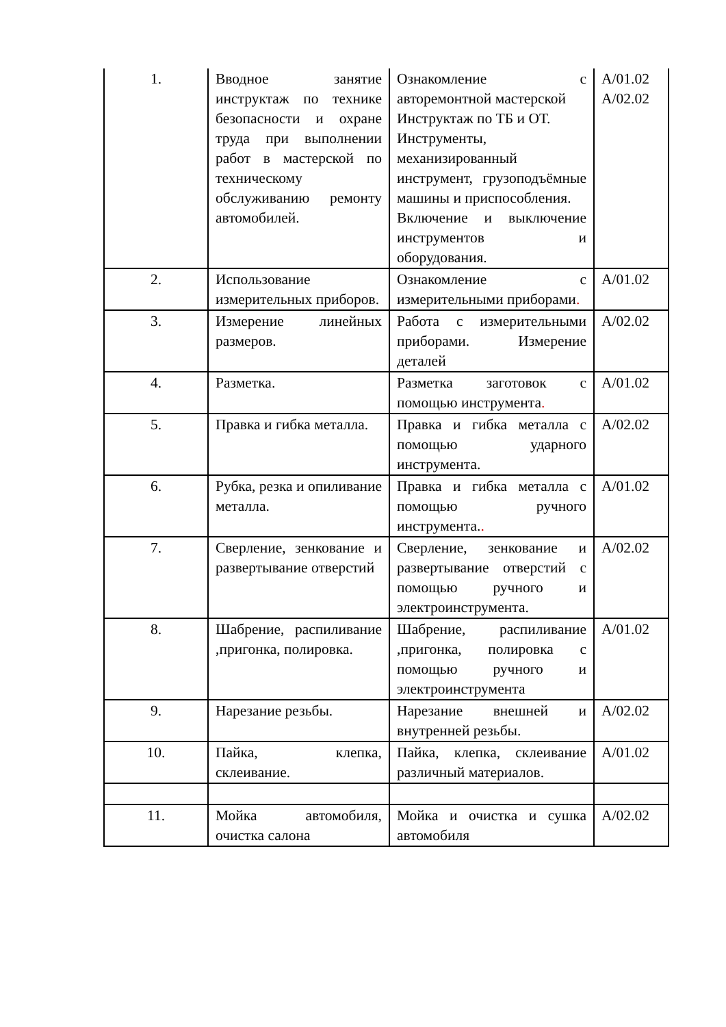| 1. | Вводное занятие инструктаж по технике безопасности и охране труда при выполнении работ в мастерской по техническому обслуживанию ремонту автомобилей. | Ознакомление с авторемонтной мастерской Инструктаж по ТБ и ОТ. Инструменты, механизированный инструмент, грузоподъёмные машины и приспособления. Включение и выключение инструментов и оборудования. | А/01.02 А/02.02 |
| 2. | Использование измерительных приборов. | Ознакомление с измерительными приборами . | А/01.02 |
| 3. | Измерение линейных размеров. | Работа с измерительными приборами. Измерение деталей | А/02.02 |
| 4. | Разметка. | Разметка заготовок с помощью инструмента . | А/01.02 |
| 5. | Правка и гибка металла. | Правка и гибка металла с помощью ударного инструмента. | А/02.02 |
| 6. | Рубка, резка и опиливание металла. | Правка и гибка металла с помощью ручного инструмента. . | А/01.02 |
| 7. | Сверление, зенкование и развертывание отверстий | Сверление, зенкование и развертывание отверстий с помощью ручного и электроинструмента. | А/02.02 |
| 8. | Шабрение, распиливание ,пригонка, полировка. | Шабрение, распиливание ,пригонка, полировка с помощью ручного и электроинструмента | А/01.02 |
| 9. | Нарезание резьбы. | Нарезание внешней и внутренней резьбы. | А/02.02 |
| 10. | Пайка, клепка, склеивание. | Пайка, клепка, склеивание различный материалов. | А/01.02 |
| 11. | Мойка автомобиля, очистка салона | Мойка и очистка и сушка автомобиля | А/02.02 |